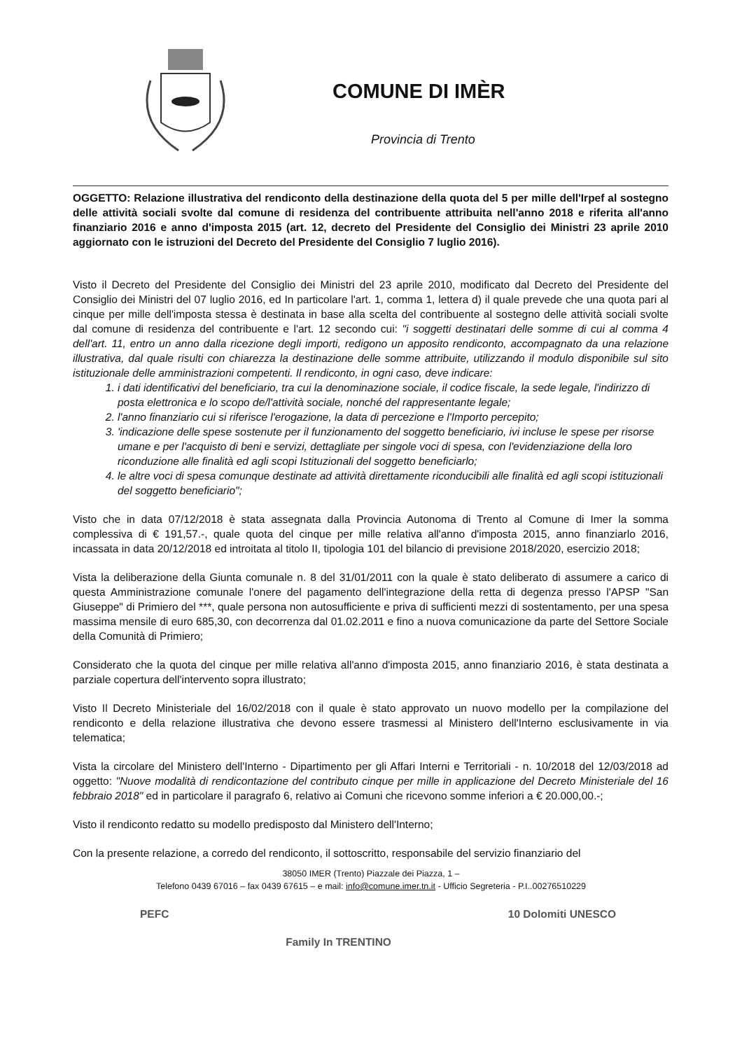COMUNE DI IMÈR
Provincia di Trento
OGGETTO: Relazione illustrativa del rendiconto della destinazione della quota del 5 per mille dell'Irpef al sostegno delle attività sociali svolte dal comune di residenza del contribuente attribuita nell'anno 2018 e riferita all'anno finanziario 2016 e anno d'imposta 2015 (art. 12, decreto del Presidente del Consiglio dei Ministri 23 aprile 2010 aggiornato con le istruzioni del Decreto del Presidente del Consiglio 7 luglio 2016).
Visto il Decreto del Presidente del Consiglio dei Ministri del 23 aprile 2010, modificato dal Decreto del Presidente del Consiglio dei Ministri del 07 luglio 2016, ed In particolare l'art. 1, comma 1, lettera d) il quale prevede che una quota pari al cinque per mille dell'imposta stessa è destinata in base alla scelta del contribuente al sostegno delle attività sociali svolte dal comune di residenza del contribuente e l'art. 12 secondo cui: "i soggetti destinatari delle somme di cui al comma 4 dell'art. 11, entro un anno dalla ricezione degli importi, redigono un apposito rendiconto, accompagnato da una relazione illustrativa, dal quale risulti con chiarezza la destinazione delle somme attribuite, utilizzando il modulo disponibile sul sito istituzionale delle amministrazioni competenti. Il rendiconto, in ogni caso, deve indicare:
1. i dati identificativi del beneficiario, tra cui la denominazione sociale, il codice fiscale, la sede legale, l'indirizzo di posta elettronica e lo scopo de/l'attività sociale, nonché del rappresentante legale;
2. l'anno finanziario cui si riferisce l'erogazione, la data di percezione e l'Importo percepito;
3. 'indicazione delle spese sostenute per il funzionamento del soggetto beneficiario, ivi incluse le spese per risorse umane e per l'acquisto di beni e servizi, dettagliate per singole voci di spesa, con l'evidenziazione della loro riconduzione alle finalità ed agli scopi Istituzionali del soggetto beneficiarlo;
4. le altre voci di spesa comunque destinate ad attività direttamente riconducibili alle finalità ed agli scopi istituzionali del soggetto beneficiario";
Visto che in data 07/12/2018 è stata assegnata dalla Provincia Autonoma di Trento al Comune di Imer la somma complessiva di € 191,57.-, quale quota del cinque per mille relativa all'anno d'imposta 2015, anno finanziarlo 2016, incassata in data 20/12/2018 ed introitata al titolo II, tipologia 101 del bilancio di previsione 2018/2020, esercizio 2018;
Vista la deliberazione della Giunta comunale n. 8 del 31/01/2011 con la quale è stato deliberato di assumere a carico di questa Amministrazione comunale l'onere del pagamento dell'integrazione della retta di degenza presso l'APSP "San Giuseppe" di Primiero del ***, quale persona non autosufficiente e priva di sufficienti mezzi di sostentamento, per una spesa massima mensile di euro 685,30, con decorrenza dal 01.02.2011 e fino a nuova comunicazione da parte del Settore Sociale della Comunità di Primiero;
Considerato che la quota del cinque per mille relativa all'anno d'imposta 2015, anno finanziario 2016, è stata destinata a parziale copertura dell'intervento sopra illustrato;
Visto Il Decreto Ministeriale del 16/02/2018 con il quale è stato approvato un nuovo modello per la compilazione del rendiconto e della relazione illustrativa che devono essere trasmessi al Ministero dell'Interno esclusivamente in via telematica;
Vista la circolare del Ministero dell'Interno - Dipartimento per gli Affari Interni e Territoriali - n. 10/2018 del 12/03/2018 ad oggetto: "Nuove modalità di rendicontazione del contributo cinque per mille in applicazione del Decreto Ministeriale del 16 febbraio 2018" ed in particolare il paragrafo 6, relativo ai Comuni che ricevono somme inferiori a € 20.000,00.-;
Visto il rendiconto redatto su modello predisposto dal Ministero dell'Interno;
Con la presente relazione, a corredo del rendiconto, il sottoscritto, responsabile del servizio finanziario del
38050 IMER (Trento) Piazzale dei Piazza, 1 –
Telefono 0439 67016 – fax 0439 67615 – e mail: info@comune.imer.tn.it - Ufficio Segreteria - P.I..00276510229
PEFC Family In TRENTINO 10 Dolomiti UNESCO